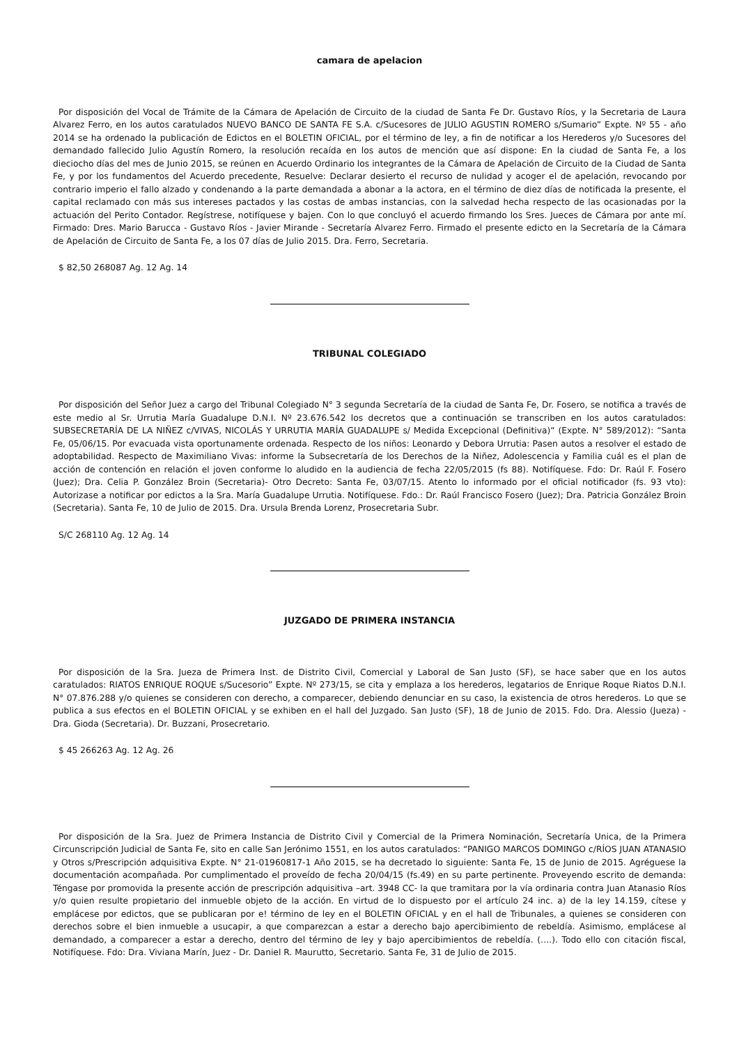camara de apelacion
Por disposición del Vocal de Trámite de la Cámara de Apelación de Circuito de la ciudad de Santa Fe Dr. Gustavo Ríos, y la Secretaria de Laura Alvarez Ferro, en los autos caratulados NUEVO BANCO DE SANTA FE S.A. c/Sucesores de JULIO AGUSTIN ROMERO s/Sumario” Expte. Nº 55 - año 2014 se ha ordenado la publicación de Edictos en el BOLETIN OFICIAL, por el término de ley, a fin de notificar a los Herederos y/o Sucesores del demandado fallecido Julio Agustín Romero, la resolución recaída en los autos de mención que así dispone: En la ciudad de Santa Fe, a los dieciocho días del mes de Junio 2015, se reúnen en Acuerdo Ordinario los integrantes de la Cámara de Apelación de Circuito de la Ciudad de Santa Fe, y por los fundamentos del Acuerdo precedente, Resuelve: Declarar desierto el recurso de nulidad y acoger el de apelación, revocando por contrario imperio el fallo alzado y condenando a la parte demandada a abonar a la actora, en el término de diez días de notificada la presente, el capital reclamado con más sus intereses pactados y las costas de ambas instancias, con la salvedad hecha respecto de las ocasionadas por la actuación del Perito Contador. Regístrese, notifíquese y bajen. Con lo que concluyó el acuerdo firmando los Sres. Jueces de Cámara por ante mí. Firmado: Dres. Mario Barucca - Gustavo Ríos - Javier Mirande - Secretaría Alvarez Ferro. Firmado el presente edicto en la Secretaría de la Cámara de Apelación de Circuito de Santa Fe, a los 07 días de Julio 2015. Dra. Ferro, Secretaria.
$ 82,50 268087 Ag. 12 Ag. 14
TRIBUNAL COLEGIADO
Por disposición del Señor Juez a cargo del Tribunal Colegiado N° 3 segunda Secretaría de la ciudad de Santa Fe, Dr. Fosero, se notifica a través de este medio al Sr. Urrutia María Guadalupe D.N.I. Nº 23.676.542 los decretos que a continuación se transcriben en los autos caratulados: SUBSECRETARÍA DE LA NIÑEZ c/VIVAS, NICOLÁS Y URRUTIA MARÍA GUADALUPE s/ Medida Excepcional (Definitiva)“ (Expte. N° 589/2012): “Santa Fe, 05/06/15. Por evacuada vista oportunamente ordenada. Respecto de los niños: Leonardo y Debora Urrutia: Pasen autos a resolver el estado de adoptabilidad. Respecto de Maximiliano Vivas: informe la Subsecretaría de los Derechos de la Niñez, Adolescencia y Familia cuál es el plan de acción de contención en relación el joven conforme lo aludido en la audiencia de fecha 22/05/2015 (fs 88). Notifíquese. Fdo: Dr. Raúl F. Fosero (Juez); Dra. Celia P. González Broin (Secretaria)- Otro Decreto: Santa Fe, 03/07/15. Atento lo informado por el oficial notificador (fs. 93 vto): Autorizase a notificar por edictos a la Sra. María Guadalupe Urrutia. Notifíquese. Fdo.: Dr. Raúl Francisco Fosero (Juez); Dra. Patricia González Broin (Secretaria). Santa Fe, 10 de Julio de 2015. Dra. Ursula Brenda Lorenz, Prosecretaria Subr.
S/C 268110 Ag. 12 Ag. 14
JUZGADO DE PRIMERA INSTANCIA
Por disposición de la Sra. Jueza de Primera Inst. de Distrito Civil, Comercial y Laboral de San Justo (SF), se hace saber que en los autos caratulados: RIATOS ENRIQUE ROQUE s/Sucesorio” Expte. Nº 273/15, se cita y emplaza a los herederos, legatarios de Enrique Roque Riatos D.N.I. N° 07.876.288 y/o quienes se consideren con derecho, a comparecer, debiendo denunciar en su caso, la existencia de otros herederos. Lo que se publica a sus efectos en el BOLETIN OFICIAL y se exhiben en el hall del Juzgado. San Justo (SF), 18 de Junio de 2015. Fdo. Dra. Alessio (Jueza) - Dra. Gioda (Secretaria). Dr. Buzzani, Prosecretario.
$ 45 266263 Ag. 12 Ag. 26
Por disposición de la Sra. Juez de Primera Instancia de Distrito Civil y Comercial de la Primera Nominación, Secretaría Unica, de la Primera Circunscripción Judicial de Santa Fe, sito en calle San Jerónimo 1551, en los autos caratulados: “PANIGO MARCOS DOMINGO c/RÍOS JUAN ATANASIO y Otros s/Prescripción adquisitiva Expte. N° 21-01960817-1 Año 2015, se ha decretado lo siguiente: Santa Fe, 15 de Junio de 2015. Agréguese la documentación acompañada. Por cumplimentado el proveído de fecha 20/04/15 (fs.49) en su parte pertinente. Proveyendo escrito de demanda: Téngase por promovida la presente acción de prescripción adquisitiva –art. 3948 CC- la que tramitara por la vía ordinaria contra Juan Atanasio Ríos y/o quien resulte propietario del inmueble objeto de la acción. En virtud de lo dispuesto por el artículo 24 inc. a) de la ley 14.159, cítese y emplácese por edictos, que se publicaran por e! término de ley en el BOLETIN OFICIAL y en el hall de Tribunales, a quienes se consideren con derechos sobre el bien inmueble a usucapir, a que comparezcan a estar a derecho bajo apercibimiento de rebeldía. Asimismo, emplácese al demandado, a comparecer a estar a derecho, dentro del término de ley y bajo apercibimientos de rebeldía. (….). Todo ello con citación fiscal, Notifíquese. Fdo: Dra. Viviana Marín, Juez - Dr. Daniel R. Maurutto, Secretario. Santa Fe, 31 de Julio de 2015.